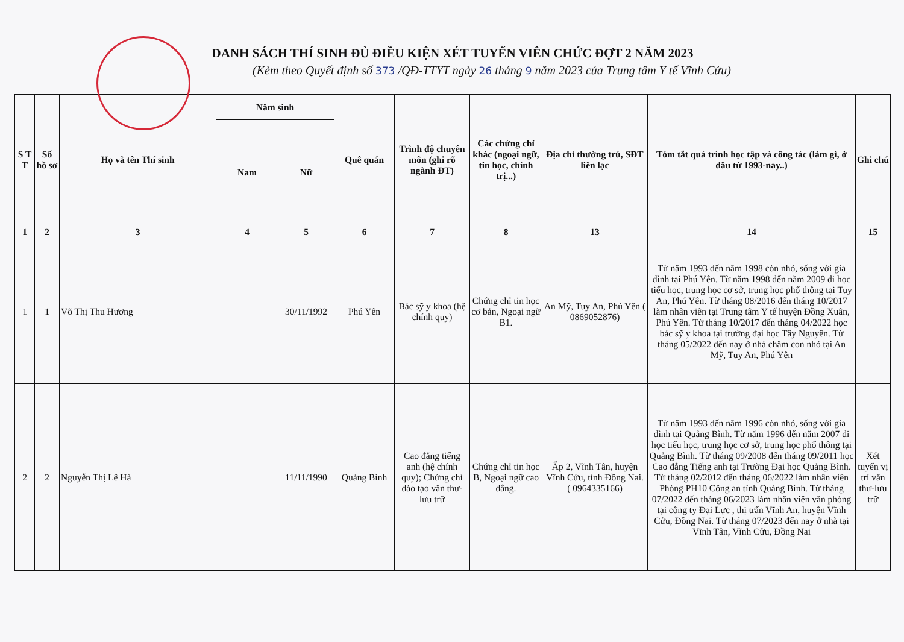DANH SÁCH THÍ SINH ĐỦ ĐIỀU KIỆN XÉT TUYỂN VIÊN CHỨC ĐỢT 2 NĂM 2023
(Kèm theo Quyết định số 373 /QĐ-TTYT ngày 26 tháng 9 năm 2023 của Trung tâm Y tế Vĩnh Cửu)
| S T T | Số hồ sơ | Họ và tên Thí sinh | Năm sinh | | Quê quán | Trình độ chuyên môn (ghi rõ ngành ĐT) | Các chứng chỉ khác (ngoại ngữ, tin học, chính trị...) | Địa chỉ thường trú, SĐT liên lạc | Tóm tắt quá trình học tập và công tác (làm gì, ở đâu từ 1993-nay..) | Ghi chú |
| --- | --- | --- | --- | --- | --- | --- | --- | --- | --- | --- |
| | | | Nam | Nữ | | | | | | |
| 1 | 2 | 3 | 4 | 5 | 6 | 7 | 8 | 13 | 14 | 15 |
| 1 | 1 | Võ Thị Thu Hương | | 30/11/1992 | Phú Yên | Bác sỹ y khoa (hệ chính quy) | Chứng chỉ tin học cơ bản, Ngoại ngữ B1. | An Mỹ, Tuy An, Phú Yên ( 0869052876) | Từ năm 1993 đến năm 1998 còn nhỏ, sống với gia đình tại Phú Yên. Từ năm 1998 đến năm 2009 đi học tiểu học, trung học cơ sở, trung học phổ thông tại Tuy An, Phú Yên. Từ tháng 08/2016 đến tháng 10/2017 làm nhân viên tại Trung tâm Y tế huyện Đồng Xuân, Phú Yên. Từ tháng 10/2017 đến tháng 04/2022 học bác sỹ y khoa tại trường đại học Tây Nguyên. Từ tháng 05/2022 đến nay ở nhà chăm con nhỏ tại An Mỹ, Tuy An, Phú Yên | |
| 2 | 2 | Nguyễn Thị Lê Hà | | 11/11/1990 | Quảng Bình | Cao đẳng tiếng anh (hệ chính quy); Chứng chỉ đào tạo văn thư-lưu trữ | Chứng chỉ tin học B, Ngoại ngữ cao đẳng. | Ấp 2, Vĩnh Tân, huyện Vĩnh Cửu, tỉnh Đồng Nai. ( 0964335166) | Từ năm 1993 đến năm 1996 còn nhỏ, sống với gia đình tại Quảng Bình. Từ năm 1996 đến năm 2007 đi học tiểu học, trung học cơ sở, trung học phổ thông tại Quảng Bình. Từ tháng 09/2008 đến tháng 09/2011 học Cao đẳng Tiếng anh tại Trường Đại học Quảng Bình. Từ tháng 02/2012 đến tháng 06/2022 làm nhân viên Phòng PH10 Công an tỉnh Quảng Bình. Từ tháng 07/2022 đến tháng 06/2023 làm nhân viên văn phòng tại công ty Đại Lực , thị trấn Vĩnh An, huyện Vĩnh Cửu, Đồng Nai. Từ tháng 07/2023 đến nay ở nhà tại Vĩnh Tân, Vĩnh Cửu, Đồng Nai | Xét tuyển vị trí văn thư-lưu trữ |